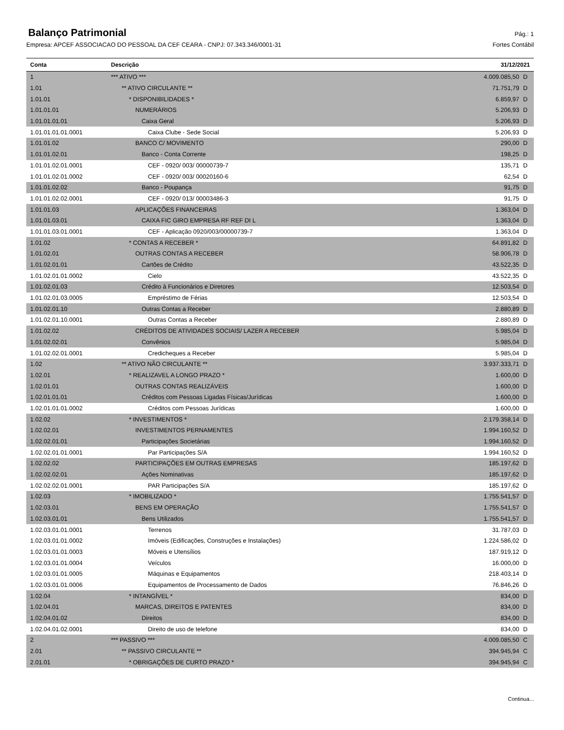Balanço Patrimonial
Pág.: 1
Empresa: APCEF ASSOCIACAO DO PESSOAL DA CEF CEARA - CNPJ: 07.343.346/0001-31 Fortes Contábil
| Conta | Descrição | 31/12/2021 | |
| --- | --- | --- | --- |
| 1 | *** ATIVO *** | 4.009.085,50 | D |
| 1.01 | ** ATIVO CIRCULANTE ** | 71.751,79 | D |
| 1.01.01 | * DISPONIBILIDADES * | 6.859,97 | D |
| 1.01.01.01 | NUMERÁRIOS | 5.206,93 | D |
| 1.01.01.01.01 | Caixa Geral | 5.206,93 | D |
| 1.01.01.01.01.0001 | Caixa Clube - Sede Social | 5.206,93 | D |
| 1.01.01.02 | BANCO C/ MOVIMENTO | 290,00 | D |
| 1.01.01.02.01 | Banco - Conta Corrente | 198,25 | D |
| 1.01.01.02.01.0001 | CEF - 0920/ 003/ 00000739-7 | 135,71 | D |
| 1.01.01.02.01.0002 | CEF - 0920/ 003/ 00020160-6 | 62,54 | D |
| 1.01.01.02.02 | Banco - Poupança | 91,75 | D |
| 1.01.01.02.02.0001 | CEF - 0920/ 013/ 00003486-3 | 91,75 | D |
| 1.01.01.03 | APLICAÇÕES FINANCEIRAS | 1.363,04 | D |
| 1.01.01.03.01 | CAIXA FIC GIRO EMPRESA RF REF DI L | 1.363,04 | D |
| 1.01.01.03.01.0001 | CEF - Aplicação 0920/003/00000739-7 | 1.363,04 | D |
| 1.01.02 | * CONTAS A RECEBER * | 64.891,82 | D |
| 1.01.02.01 | OUTRAS CONTAS A RECEBER | 58.906,78 | D |
| 1.01.02.01.01 | Cartões de Crédito | 43.522,35 | D |
| 1.01.02.01.01.0002 | Cielo | 43.522,35 | D |
| 1.01.02.01.03 | Crédito à Funcionários e Diretores | 12.503,54 | D |
| 1.01.02.01.03.0005 | Empréstimo de Férias | 12.503,54 | D |
| 1.01.02.01.10 | Outras Contas a Receber | 2.880,89 | D |
| 1.01.02.01.10.0001 | Outras Contas a Receber | 2.880,89 | D |
| 1.01.02.02 | CRÉDITOS DE ATIVIDADES SOCIAIS/ LAZER A RECEBER | 5.985,04 | D |
| 1.01.02.02.01 | Convênios | 5.985,04 | D |
| 1.01.02.02.01.0001 | Credicheques a Receber | 5.985,04 | D |
| 1.02 | ** ATIVO NÃO CIRCULANTE ** | 3.937.333,71 | D |
| 1.02.01 | * REALIZAVEL A LONGO PRAZO * | 1.600,00 | D |
| 1.02.01.01 | OUTRAS CONTAS REALIZÁVEIS | 1.600,00 | D |
| 1.02.01.01.01 | Créditos com Pessoas Ligadas Físicas/Jurídicas | 1.600,00 | D |
| 1.02.01.01.01.0002 | Créditos com Pessoas Jurídicas | 1.600,00 | D |
| 1.02.02 | * INVESTIMENTOS * | 2.179.358,14 | D |
| 1.02.02.01 | INVESTIMENTOS PERNAMENTES | 1.994.160,52 | D |
| 1.02.02.01.01 | Participações Societárias | 1.994.160,52 | D |
| 1.02.02.01.01.0001 | Par Participações S/A | 1.994.160,52 | D |
| 1.02.02.02 | PARTICIPAÇÕES EM OUTRAS EMPRESAS | 185.197,62 | D |
| 1.02.02.02.01 | Ações Nominativas | 185.197,62 | D |
| 1.02.02.02.01.0001 | PAR Participações S/A | 185.197,62 | D |
| 1.02.03 | * IMOBILIZADO * | 1.755.541,57 | D |
| 1.02.03.01 | BENS EM OPERAÇÃO | 1.755.541,57 | D |
| 1.02.03.01.01 | Bens Utilizados | 1.755.541,57 | D |
| 1.02.03.01.01.0001 | Terrenos | 31.787,03 | D |
| 1.02.03.01.01.0002 | Imóveis (Edificações, Construções e Instalações) | 1.224.586,02 | D |
| 1.02.03.01.01.0003 | Móveis e Utensílios | 187.919,12 | D |
| 1.02.03.01.01.0004 | Veículos | 16.000,00 | D |
| 1.02.03.01.01.0005 | Máquinas e Equipamentos | 218.403,14 | D |
| 1.02.03.01.01.0006 | Equipamentos de Processamento de Dados | 76.846,26 | D |
| 1.02.04 | * INTANGÍVEL * | 834,00 | D |
| 1.02.04.01 | MARCAS, DIREITOS E PATENTES | 834,00 | D |
| 1.02.04.01.02 | Direitos | 834,00 | D |
| 1.02.04.01.02.0001 | Direito de uso de telefone | 834,00 | D |
| 2 | *** PASSIVO *** | 4.009.085,50 | C |
| 2.01 | ** PASSIVO CIRCULANTE ** | 394.945,94 | C |
| 2.01.01 | * OBRIGAÇÕES DE CURTO PRAZO * | 394.945,94 | C |
Continua...